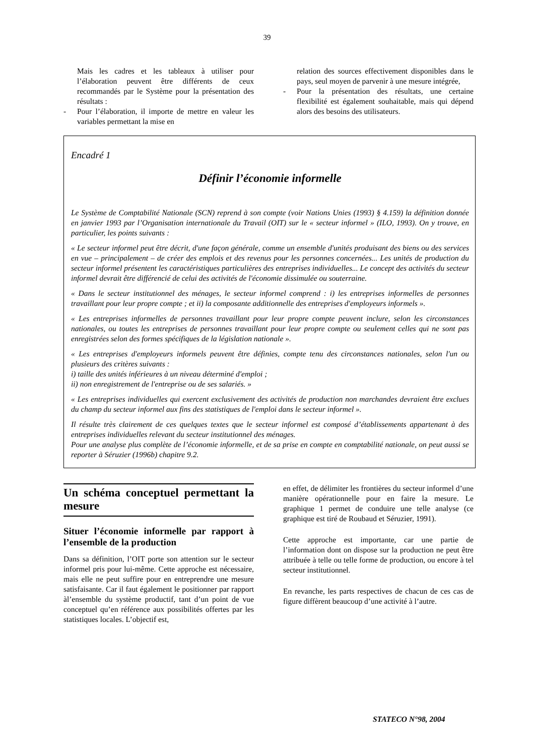39
Mais les cadres et les tableaux à utiliser pour l’élaboration peuvent être différents de ceux recommandés par le Système pour la présentation des résultats :
- Pour l’élaboration, il importe de mettre en valeur les variables permettant la mise en
relation des sources effectivement disponibles dans le pays, seul moyen de parvenir à une mesure intégrée,
- Pour la présentation des résultats, une certaine flexibilité est également souhaitable, mais qui dépend alors des besoins des utilisateurs.
Encadré 1
Définir l’économie informelle
Le Système de Comptabilité Nationale (SCN) reprend à son compte (voir Nations Unies (1993) § 4.159) la définition donnée en janvier 1993 par l’Organisation internationale du Travail (OIT) sur le « secteur informel » (ILO, 1993). On y trouve, en particulier, les points suivants :
« Le secteur informel peut être décrit, d'une façon générale, comme un ensemble d'unités produisant des biens ou des services en vue – principalement – de créer des emplois et des revenus pour les personnes concernées... Les unités de production du secteur informel présentent les caractéristiques particulières des entreprises individuelles... Le concept des activités du secteur informel devrait être différencié de celui des activités de l'économie dissimulée ou souterraine.
« Dans le secteur institutionnel des ménages, le secteur informel comprend : i) les entreprises informelles de personnes travaillant pour leur propre compte ; et ii) la composante additionnelle des entreprises d'employeurs informels ».
« Les entreprises informelles de personnes travaillant pour leur propre compte peuvent inclure, selon les circonstances nationales, ou toutes les entreprises de personnes travaillant pour leur propre compte ou seulement celles qui ne sont pas enregistrées selon des formes spécifiques de la législation nationale ».
« Les entreprises d'employeurs informels peuvent être définies, compte tenu des circonstances nationales, selon l'un ou plusieurs des critères suivants :
i) taille des unités inférieures à un niveau déterminé d'emploi ;
ii) non enregistrement de l'entreprise ou de ses salariés. »
« Les entreprises individuelles qui exercent exclusivement des activités de production non marchandes devraient être exclues du champ du secteur informel aux fins des statistiques de l'emploi dans le secteur informel ».
Il résulte très clairement de ces quelques textes que le secteur informel est composé d’établissements appartenant à des entreprises individuelles relevant du secteur institutionnel des ménages.
Pour une analyse plus complète de l’économie informelle, et de sa prise en compte en comptabilité nationale, on peut aussi se reporter à Séruzier (1996b) chapitre 9.2.
Un schéma conceptuel permettant la mesure
Situer l’économie informelle par rapport à l’ensemble de la production
Dans sa définition, l’OIT porte son attention sur le secteur informel pris pour lui-même. Cette approche est nécessaire, mais elle ne peut suffire pour en entreprendre une mesure satisfaisante. Car il faut également le positionner par rapport àl’ensemble du système productif, tant d’un point de vue conceptuel qu’en référence aux possibilités offertes par les statistiques locales. L’objectif est,
en effet, de délimiter les frontières du secteur informel d’une manière opérationnelle pour en faire la mesure. Le graphique 1 permet de conduire une telle analyse (ce graphique est tiré de Roubaud et Séruzier, 1991).
Cette approche est importante, car une partie de l’information dont on dispose sur la production ne peut être attribuée à telle ou telle forme de production, ou encore à tel secteur institutionnel.
En revanche, les parts respectives de chacun de ces cas de figure diffèrent beaucoup d’une activité à l’autre.
STATECO N°98, 2004